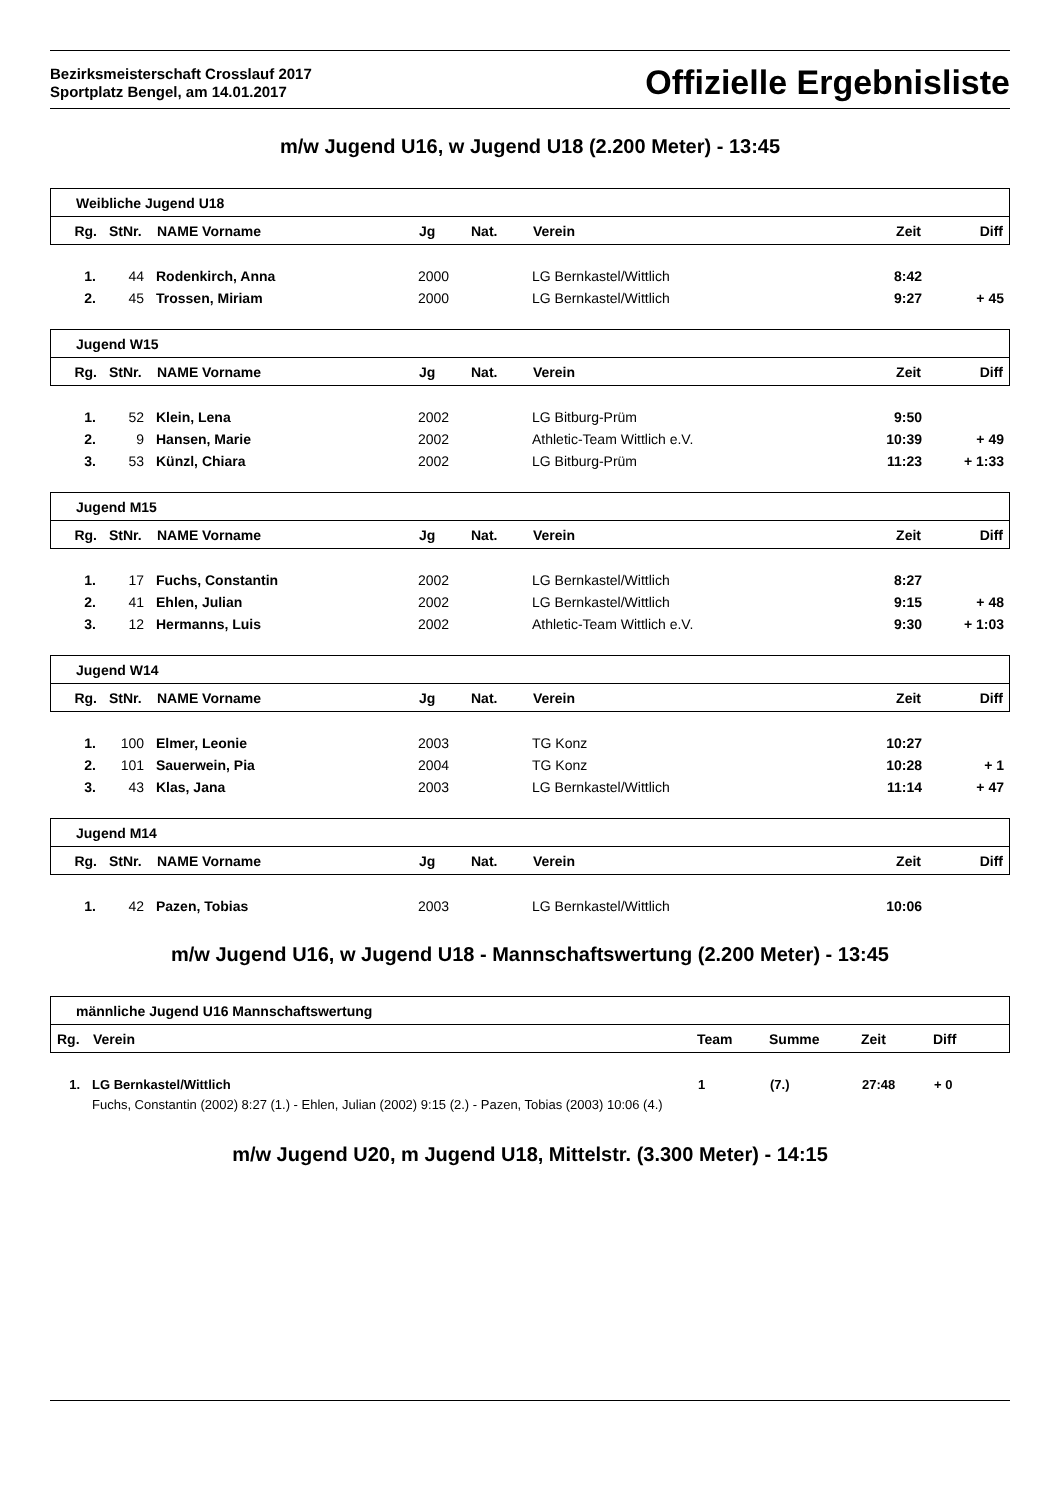Bezirksmeisterschaft Crosslauf 2017
Sportplatz Bengel, am 14.01.2017
Offizielle Ergebnisliste
m/w Jugend U16, w Jugend U18 (2.200 Meter) - 13:45
| Weibliche Jugend U18 | | | | | | | |
| Rg. | StNr. | NAME Vorname | Jg | Nat. | Verein | Zeit | Diff |
| 1. | 44 | Rodenkirch, Anna | 2000 | | LG Bernkastel/Wittlich | 8:42 | |
| 2. | 45 | Trossen, Miriam | 2000 | | LG Bernkastel/Wittlich | 9:27 | + 45 |
| Jugend W15 | | | | | | | |
| Rg. | StNr. | NAME Vorname | Jg | Nat. | Verein | Zeit | Diff |
| 1. | 52 | Klein, Lena | 2002 | | LG Bitburg-Prüm | 9:50 | |
| 2. | 9 | Hansen, Marie | 2002 | | Athletic-Team Wittlich e.V. | 10:39 | + 49 |
| 3. | 53 | Künzl, Chiara | 2002 | | LG Bitburg-Prüm | 11:23 | + 1:33 |
| Jugend M15 | | | | | | | |
| Rg. | StNr. | NAME Vorname | Jg | Nat. | Verein | Zeit | Diff |
| 1. | 17 | Fuchs, Constantin | 2002 | | LG Bernkastel/Wittlich | 8:27 | |
| 2. | 41 | Ehlen, Julian | 2002 | | LG Bernkastel/Wittlich | 9:15 | + 48 |
| 3. | 12 | Hermanns, Luis | 2002 | | Athletic-Team Wittlich e.V. | 9:30 | + 1:03 |
| Jugend W14 | | | | | | | |
| Rg. | StNr. | NAME Vorname | Jg | Nat. | Verein | Zeit | Diff |
| 1. | 100 | Elmer, Leonie | 2003 | | TG Konz | 10:27 | |
| 2. | 101 | Sauerwein, Pia | 2004 | | TG Konz | 10:28 | + 1 |
| 3. | 43 | Klas, Jana | 2003 | | LG Bernkastel/Wittlich | 11:14 | + 47 |
| Jugend M14 | | | | | | | |
| Rg. | StNr. | NAME Vorname | Jg | Nat. | Verein | Zeit | Diff |
| 1. | 42 | Pazen, Tobias | 2003 | | LG Bernkastel/Wittlich | 10:06 | |
m/w Jugend U16, w Jugend U18 - Mannschaftswertung (2.200 Meter) - 13:45
| männliche Jugend U16 Mannschaftswertung | | | | | |
| Rg. | Verein | Team | Summe | Zeit | Diff |
| 1. | LG Bernkastel/Wittlich | 1 | (7.) | 27:48 | + 0 |
| | Fuchs, Constantin (2002) 8:27 (1.) - Ehlen, Julian (2002) 9:15 (2.) - Pazen, Tobias (2003) 10:06 (4.) | | | | |
m/w Jugend U20, m Jugend U18, Mittelstr. (3.300 Meter) - 14:15